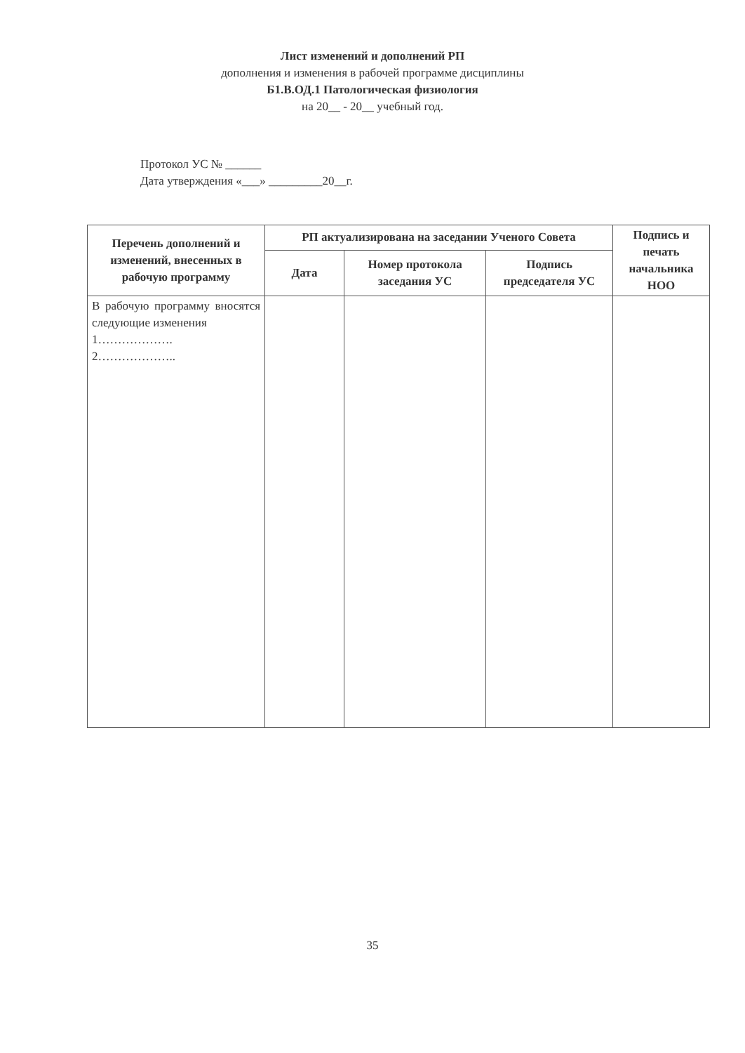Лист изменений и дополнений РП
дополнения и изменения в рабочей программе дисциплины
Б1.В.ОД.1 Патологическая физиология
на 20__ - 20__ учебный год.
Протокол УС № ______
Дата утверждения «___» _________20__г.
| Перечень дополнений и изменений, внесенных в рабочую программу | РП актуализирована на заседании Ученого Совета | | | Подпись и печать начальника НОО |
| --- | --- | --- | --- | --- |
| | Дата | Номер протокола заседания УС | Подпись председателя УС | |
| В рабочую программу вносятся следующие изменения 1………………. 2……………….. | | | | |
35